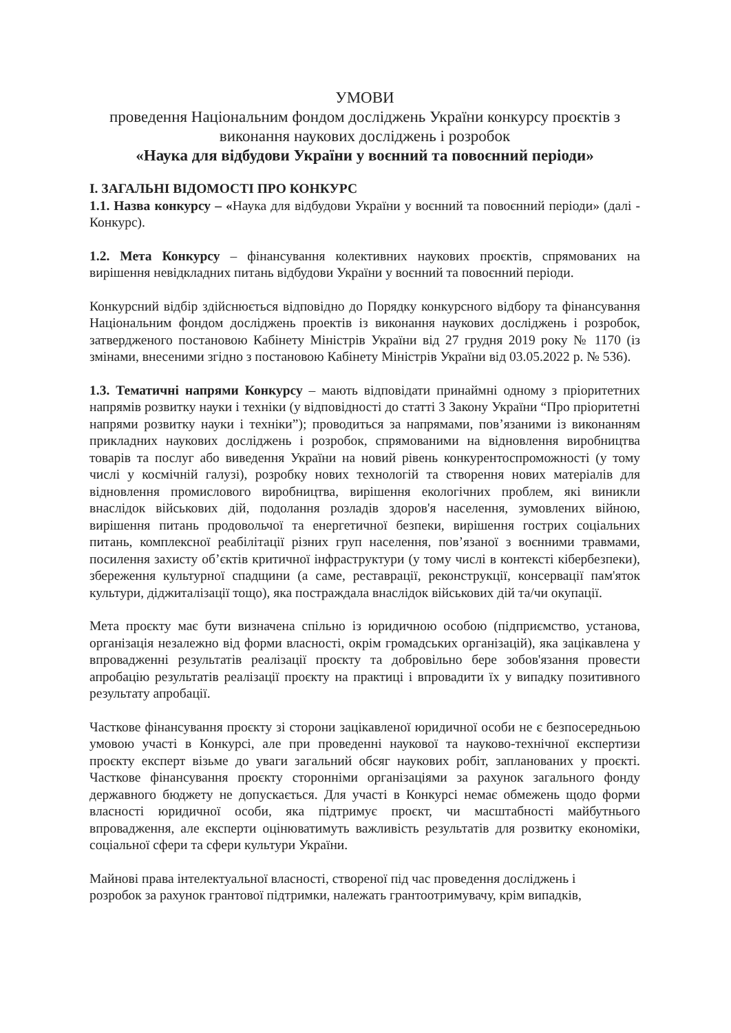УМОВИ
проведення Національним фондом досліджень України конкурсу проєктів з виконання наукових досліджень і розробок
«Наука для відбудови України у воєнний та повоєнний періоди»
I. ЗАГАЛЬНІ ВІДОМОСТІ ПРО КОНКУРС
1.1. Назва конкурсу – «Наука для відбудови України у воєнний та повоєнний періоди» (далі - Конкурс).
1.2. Мета Конкурсу – фінансування колективних наукових проєктів, спрямованих на вирішення невідкладних питань відбудови України у воєнний та повоєнний періоди.
Конкурсний відбір здійснюється відповідно до Порядку конкурсного відбору та фінансування Національним фондом досліджень проектів із виконання наукових досліджень і розробок, затвердженого постановою Кабінету Міністрів України від 27 грудня 2019 року № 1170 (із змінами, внесеними згідно з постановою Кабінету Міністрів України від 03.05.2022 р. № 536).
1.3. Тематичні напрями Конкурсу – мають відповідати принаймні одному з пріоритетних напрямів розвитку науки і техніки (у відповідності до статті 3 Закону України “Про пріоритетні напрями розвитку науки і техніки”); проводиться за напрямами, пов’язаними із виконанням прикладних наукових досліджень і розробок, спрямованими на відновлення виробництва товарів та послуг або виведення України на новий рівень конкурентоспроможності (у тому числі у космічній галузі), розробку нових технологій та створення нових матеріалів для відновлення промислового виробництва, вирішення екологічних проблем, які виникли внаслідок військових дій, подолання розладів здоров'я населення, зумовлених війною, вирішення питань продовольчої та енергетичної безпеки, вирішення гострих соціальних питань, комплексної реабілітації різних груп населення, пов’язаної з воєнними травмами, посилення захисту об’єктів критичної інфраструктури (у тому числі в контексті кібербезпеки), збереження культурної спадщини (а саме, реставрації, реконструкції, консервації пам'яток культури, діджиталізації тощо), яка постраждала внаслідок військових дій та/чи окупації.
Мета проєкту має бути визначена спільно із юридичною особою (підприємство, установа, організація незалежно від форми власності, окрім громадських організацій), яка зацікавлена у впровадженні результатів реалізації проєкту та добровільно бере зобов'язання провести апробацію результатів реалізації проєкту на практиці і впровадити їх у випадку позитивного результату апробації.
Часткове фінансування проєкту зі сторони зацікавленої юридичної особи не є безпосередньою умовою участі в Конкурсі, але при проведенні наукової та науково-технічної експертизи проєкту експерт візьме до уваги загальний обсяг наукових робіт, запланованих у проєкті. Часткове фінансування проєкту сторонніми організаціями за рахунок загального фонду державного бюджету не допускається. Для участі в Конкурсі немає обмежень щодо форми власності юридичної особи, яка підтримує проєкт, чи масштабності майбутнього впровадження, але експерти оцінюватимуть важливість результатів для розвитку економіки, соціальної сфери та сфери культури України.
Майнові права інтелектуальної власності, створеної під час проведення досліджень і
розробок за рахунок грантової підтримки, належать грантоотримувачу, крім випадків,